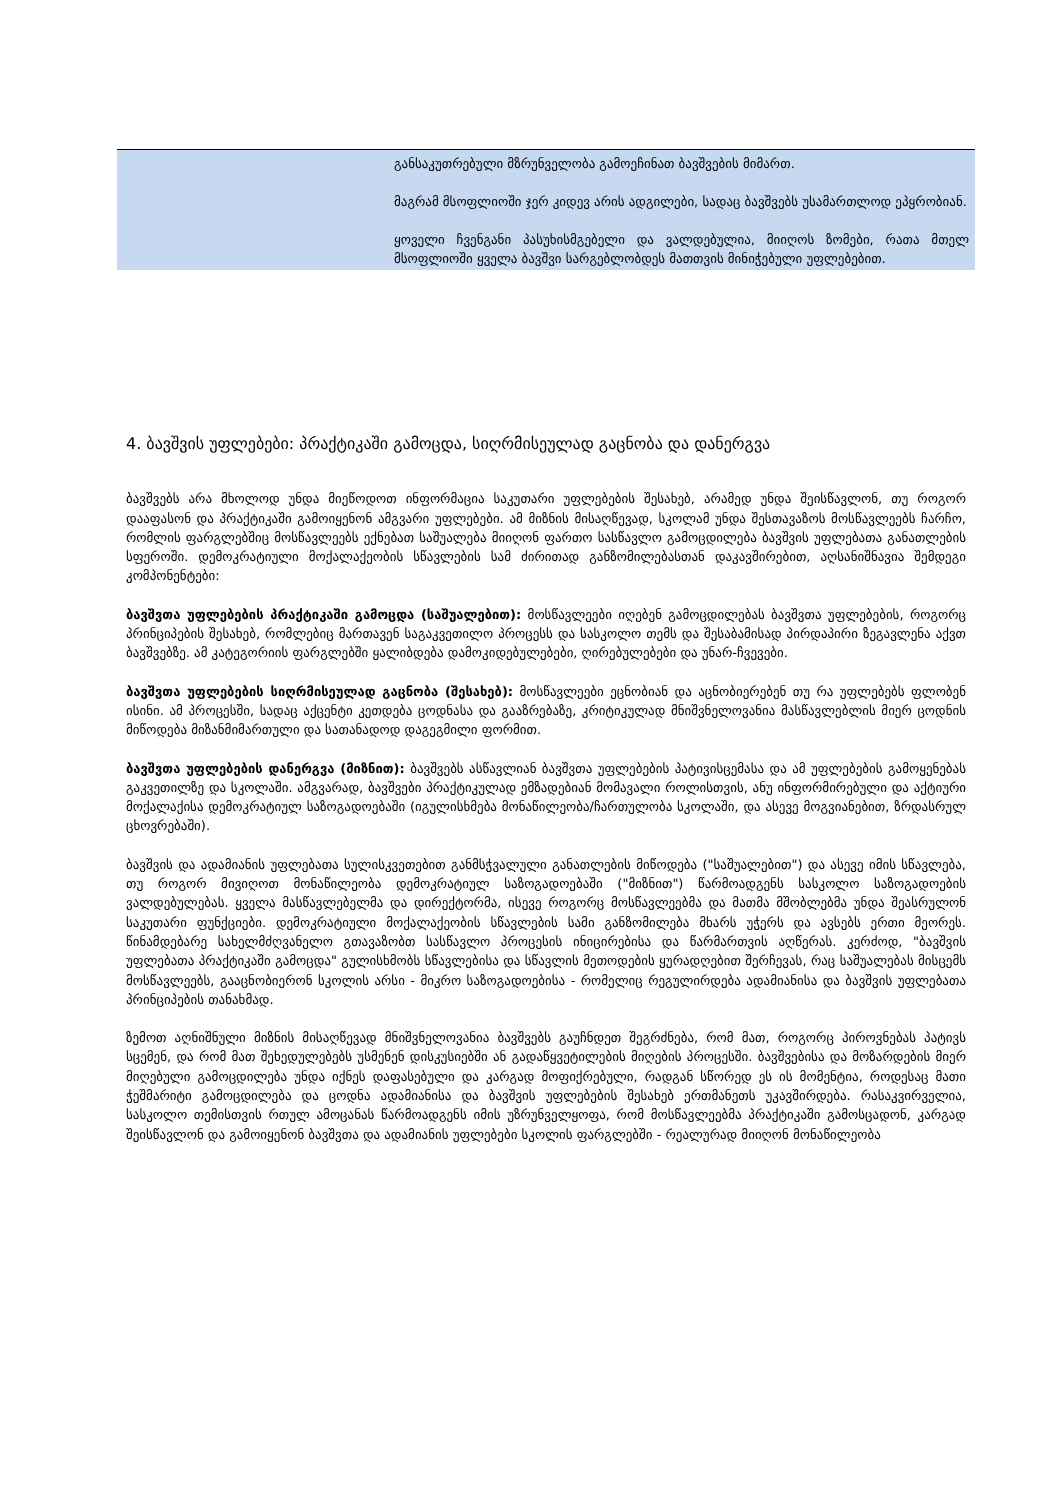| | განსაკუთრებული მზრუნველობა გამოეჩინათ ბავშვების მიმართ. მაგრამ მსოფლიოში ჯერ კიდევ არის ადგილები, სადაც ბავშვებს უსამართლოდ ეპყრობიან. ყოველი ჩვენგანი პასუხისმგებელი და ვალდებულია, მიიღოს ზომები, რათა მთელ მსოფლიოში ყველა ბავშვი სარგებლობდეს მათთვის მინიჭებული უფლებებით. |
4. ბავშვის უფლებები: პრაქტიკაში გამოცდა, სიღრმისეულად გაცნობა და დანერგვა
ბავშვებს არა მხოლოდ უნდა მიეწოდოთ ინფორმაცია საკუთარი უფლებების შესახებ, არამედ უნდა შეისწავლონ, თუ როგორ დააფასონ და პრაქტიკაში გამოიყენონ ამგვარი უფლებები. ამ მიზნის მისაღწევად, სკოლამ უნდა შესთავაზოს მოსწავლეებს ჩარჩო, რომლის ფარგლებშიც მოსწავლეებს ექნებათ საშუალება მიიღონ ფართო სასწავლო გამოცდილება ბავშვის უფლებათა განათლების სფეროში. დემოკრატიული მოქალაქეობის სწავლების სამ ძირითად განზომილებასთან დაკავშირებით, აღსანიშნავია შემდეგი კომპონენტები:
ბავშვთა უფლებების პრაქტიკაში გამოცდა (საშუალებით): მოსწავლეები იღებენ გამოცდილებას ბავშვთა უფლებების, როგორც პრინციპების შესახებ, რომლებიც მართავენ საგაკვეთილო პროცესს და სასკოლო თემს და შესაბამისად პირდაპირი ზეგავლენა აქვთ ბავშვებზე. ამ კატეგორიის ფარგლებში ყალიბდება დამოკიდებულებები, ღირებულებები და უნარ-ჩვევები.
ბავშვთა უფლებების სიღრმისეულად გაცნობა (შესახებ): მოსწავლეები ეცნობიან და აცნობიერებენ თუ რა უფლებებს ფლობენ ისინი. ამ პროცესში, სადაც აქცენტი კეთდება ცოდნასა და გააზრებაზე, კრიტიკულად მნიშვნელოვანია მასწავლებლის მიერ ცოდნის მიწოდება მიზანმიმართული და სათანადოდ დაგეგმილი ფორმით.
ბავშვთა უფლებების დანერგვა (მიზნით): ბავშვებს ასწავლიან ბავშვთა უფლებების პატივისცემასა და ამ უფლებების გამოყენებას გაკვეთილზე და სკოლაში. ამგვარად, ბავშვები პრაქტიკულად ემზადებიან მომავალი როლისთვის, ანუ ინფორმირებული და აქტიური მოქალაქისა დემოკრატიულ საზოგადოებაში (იგულისხმება მონაწილეობა/ჩართულობა სკოლაში, და ასევე მოგვიანებით, ზრდასრულ ცხოვრებაში).
ბავშვის და ადამიანის უფლებათა სულისკვეთებით განმსჭვალული განათლების მიწოდება ("საშუალებით") და ასევე იმის სწავლება, თუ როგორ მივიღოთ მონაწილეობა დემოკრატიულ საზოგადოებაში ("მიზნით") წარმოადგენს სასკოლო საზოგადოების ვალდებულებას. ყველა მასწავლებელმა და დირექტორმა, ისევე როგორც მოსწავლეებმა და მათმა მშობლებმა უნდა შეასრულონ საკუთარი ფუნქციები. დემოკრატიული მოქალაქეობის სწავლების სამი განზომილება მხარს უჭერს და ავსებს ერთი მეორეს. წინამდებარე სახელმძღვანელო გთავაზობთ სასწავლო პროცესის ინიცირებისა და წარმართვის აღწერას. კერძოდ, "ბავშვის უფლებათა პრაქტიკაში გამოცდა" გულისხმობს სწავლებისა და სწავლის მეთოდების ყურადღებით შერჩევას, რაც საშუალებას მისცემს მოსწავლეებს, გააცნობიერონ სკოლის არსი - მიკრო საზოგადოებისა - რომელიც რეგულირდება ადამიანისა და ბავშვის უფლებათა პრინციპების თანახმად.
ზემოთ აღნიშნული მიზნის მისაღწევად მნიშვნელოვანია ბავშვებს გაუჩნდეთ შეგრძნება, რომ მათ, როგორც პიროვნებას პატივს სცემენ, და რომ მათ შეხედულებებს უსმენენ დისკუსიებში ან გადაწყვეტილების მიღების პროცესში. ბავშვებისა და მოზარდების მიერ მიღებული გამოცდილება უნდა იქნეს დაფასებული და კარგად მოფიქრებული, რადგან სწორედ ეს ის მომენტია, როდესაც მათი ჭეშმარიტი გამოცდილება და ცოდნა ადამიანისა და ბავშვის უფლებების შესახებ ერთმანეთს უკავშირდება. რასაკვირველია, სასკოლო თემისთვის რთულ ამოცანას წარმოადგენს იმის უზრუნველყოფა, რომ მოსწავლეებმა პრაქტიკაში გამოსცადონ, კარგად შეისწავლონ და გამოიყენონ ბავშვთა და ადამიანის უფლებები სკოლის ფარგლებში - რეალურად მიიღონ მონაწილეობა